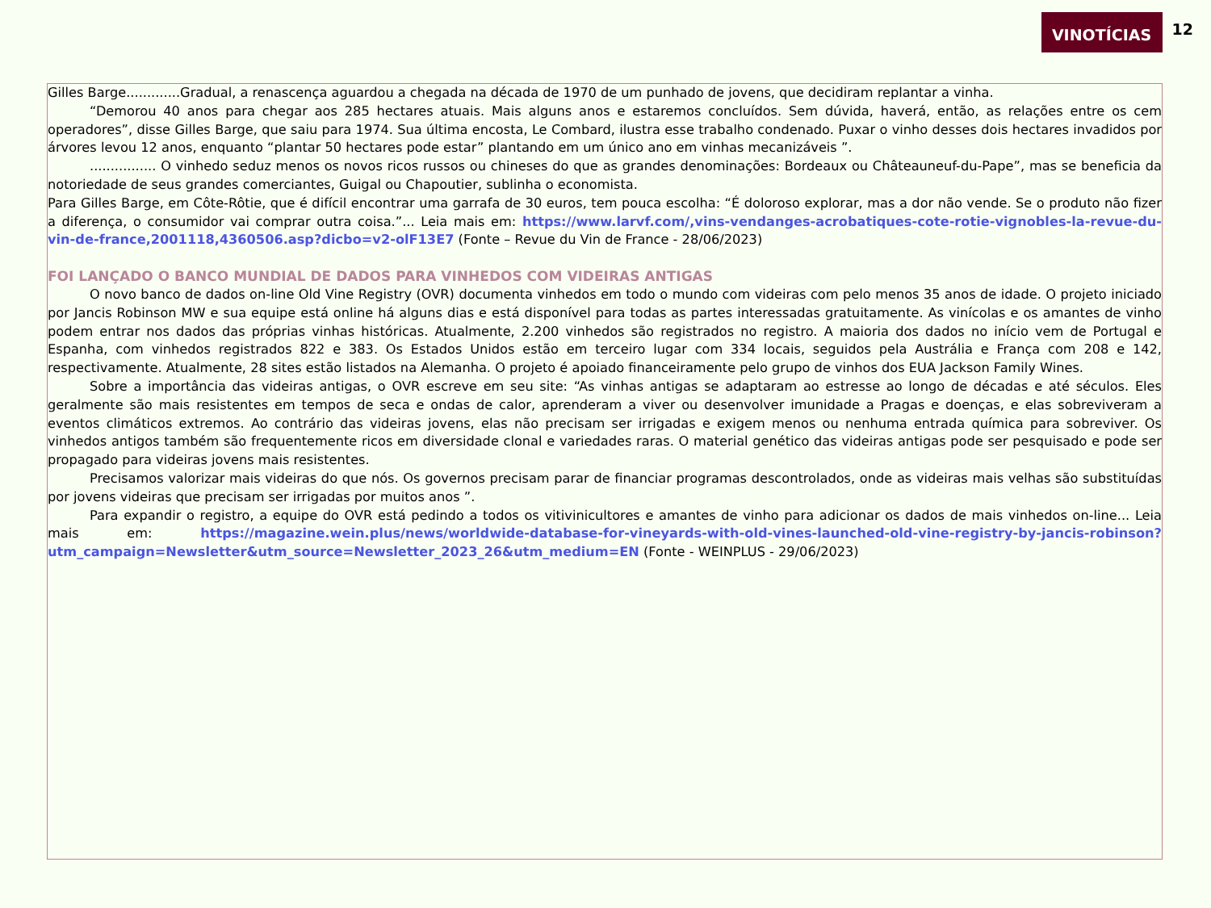VINOTÍCIAS
12
Gilles Barge.............Gradual, a renascença aguardou a chegada na década de 1970 de um punhado de jovens, que decidiram replantar a vinha.
“Demorou 40 anos para chegar aos 285 hectares atuais. Mais alguns anos e estaremos concluídos. Sem dúvida, haverá, então, as relações entre os cem operadores”, disse Gilles Barge, que saiu para 1974. Sua última encosta, Le Combard, ilustra esse trabalho condenado. Puxar o vinho desses dois hectares invadidos por árvores levou 12 anos, enquanto “plantar 50 hectares pode estar” plantando em um único ano em vinhas mecanizáveis ”.
................ O vinhedo seduz menos os novos ricos russos ou chineses do que as grandes denominações: Bordeaux ou Châteauneuf-du-Pape”, mas se beneficia da notoriedade de seus grandes comerciantes, Guigal ou Chapoutier, sublinha o economista.
Para Gilles Barge, em Côte-Rôtie, que é difícil encontrar uma garrafa de 30 euros, tem pouca escolha: “É doloroso explorar, mas a dor não vende. Se o produto não fizer a diferença, o consumidor vai comprar outra coisa.”... Leia mais em: https://www.larvf.com/,vins-vendanges-acrobatiques-cote-rotie-vignobles-la-revue-du-vin-de-france,2001118,4360506.asp?dicbo=v2-olF13E7 (Fonte – Revue du Vin de France - 28/06/2023)
FOI LANÇADO O BANCO MUNDIAL DE DADOS PARA VINHEDOS COM VIDEIRAS ANTIGAS
O novo banco de dados on-line Old Vine Registry (OVR) documenta vinhedos em todo o mundo com videiras com pelo menos 35 anos de idade. O projeto iniciado por Jancis Robinson MW e sua equipe está online há alguns dias e está disponível para todas as partes interessadas gratuitamente. As vinícolas e os amantes de vinho podem entrar nos dados das próprias vinhas históricas. Atualmente, 2.200 vinhedos são registrados no registro. A maioria dos dados no início vem de Portugal e Espanha, com vinhedos registrados 822 e 383. Os Estados Unidos estão em terceiro lugar com 334 locais, seguidos pela Austrália e França com 208 e 142, respectivamente. Atualmente, 28 sites estão listados na Alemanha. O projeto é apoiado financeiramente pelo grupo de vinhos dos EUA Jackson Family Wines.
Sobre a importância das videiras antigas, o OVR escreve em seu site: “As vinhas antigas se adaptaram ao estresse ao longo de décadas e até séculos. Eles geralmente são mais resistentes em tempos de seca e ondas de calor, aprenderam a viver ou desenvolver imunidade a Pragas e doenças, e elas sobreviveram a eventos climáticos extremos. Ao contrário das videiras jovens, elas não precisam ser irrigadas e exigem menos ou nenhuma entrada química para sobreviver. Os vinhedos antigos também são frequentemente ricos em diversidade clonal e variedades raras. O material genético das videiras antigas pode ser pesquisado e pode ser propagado para videiras jovens mais resistentes.
Precisamos valorizar mais videiras do que nós. Os governos precisam parar de financiar programas descontrolados, onde as videiras mais velhas são substituídas por jovens videiras que precisam ser irrigadas por muitos anos ”.
Para expandir o registro, a equipe do OVR está pedindo a todos os vitivinicultores e amantes de vinho para adicionar os dados de mais vinhedos on-line... Leia mais em: https://magazine.wein.plus/news/worldwide-database-for-vineyards-with-old-vines-launched-old-vine-registry-by-jancis-robinson?utm_campaign=Newsletter&utm_source=Newsletter_2023_26&utm_medium=EN (Fonte - WEINPLUS - 29/06/2023)